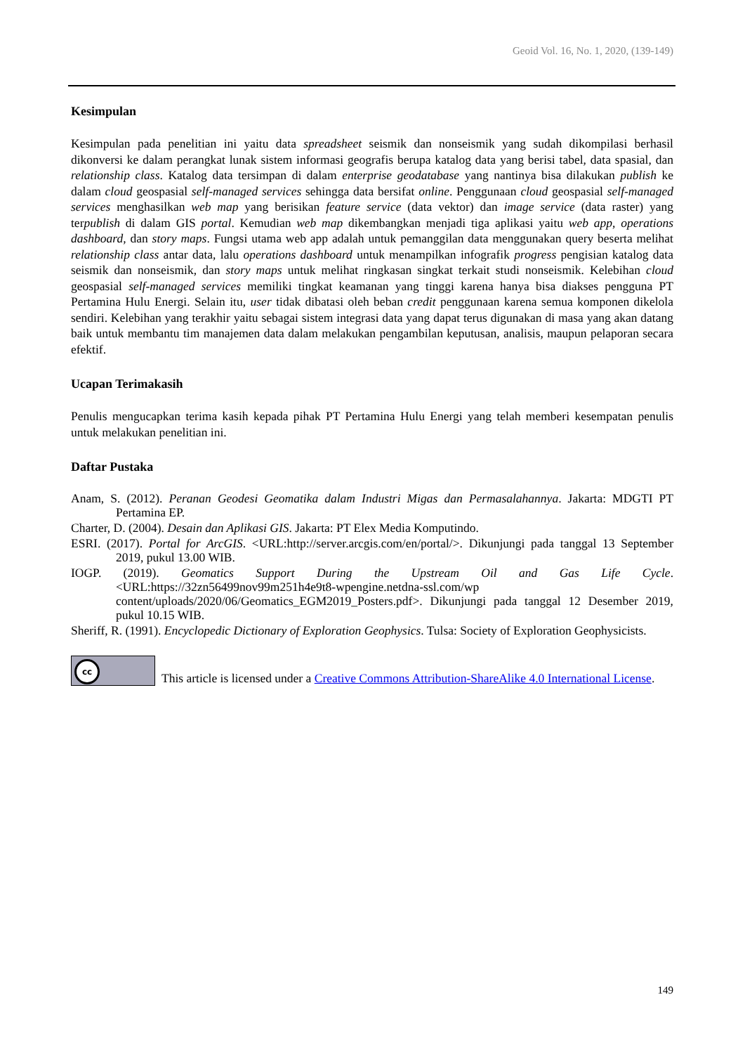Geoid Vol. 16, No. 1, 2020, (139-149)
Kesimpulan
Kesimpulan pada penelitian ini yaitu data spreadsheet seismik dan nonseismik yang sudah dikompilasi berhasil dikonversi ke dalam perangkat lunak sistem informasi geografis berupa katalog data yang berisi tabel, data spasial, dan relationship class. Katalog data tersimpan di dalam enterprise geodatabase yang nantinya bisa dilakukan publish ke dalam cloud geospasial self-managed services sehingga data bersifat online. Penggunaan cloud geospasial self-managed services menghasilkan web map yang berisikan feature service (data vektor) dan image service (data raster) yang terpublish di dalam GIS portal. Kemudian web map dikembangkan menjadi tiga aplikasi yaitu web app, operations dashboard, dan story maps. Fungsi utama web app adalah untuk pemanggilan data menggunakan query beserta melihat relationship class antar data, lalu operations dashboard untuk menampilkan infografik progress pengisian katalog data seismik dan nonseismik, dan story maps untuk melihat ringkasan singkat terkait studi nonseismik. Kelebihan cloud geospasial self-managed services memiliki tingkat keamanan yang tinggi karena hanya bisa diakses pengguna PT Pertamina Hulu Energi. Selain itu, user tidak dibatasi oleh beban credit penggunaan karena semua komponen dikelola sendiri. Kelebihan yang terakhir yaitu sebagai sistem integrasi data yang dapat terus digunakan di masa yang akan datang baik untuk membantu tim manajemen data dalam melakukan pengambilan keputusan, analisis, maupun pelaporan secara efektif.
Ucapan Terimakasih
Penulis mengucapkan terima kasih kepada pihak PT Pertamina Hulu Energi yang telah memberi kesempatan penulis untuk melakukan penelitian ini.
Daftar Pustaka
Anam, S. (2012). Peranan Geodesi Geomatika dalam Industri Migas dan Permasalahannya. Jakarta: MDGTI PT Pertamina EP.
Charter, D. (2004). Desain dan Aplikasi GIS. Jakarta: PT Elex Media Komputindo.
ESRI. (2017). Portal for ArcGIS. <URL:http://server.arcgis.com/en/portal/>. Dikunjungi pada tanggal 13 September 2019, pukul 13.00 WIB.
IOGP. (2019). Geomatics Support During the Upstream Oil and Gas Life Cycle. <URL:https://32zn56499nov99m251h4e9t8-wpengine.netdna-ssl.com/wp content/uploads/2020/06/Geomatics_EGM2019_Posters.pdf>. Dikunjungi pada tanggal 12 Desember 2019, pukul 10.15 WIB.
Sheriff, R. (1991). Encyclopedic Dictionary of Exploration Geophysics. Tulsa: Society of Exploration Geophysicists.
cc
This article is licensed under a Creative Commons Attribution-ShareAlike 4.0 International License.
149